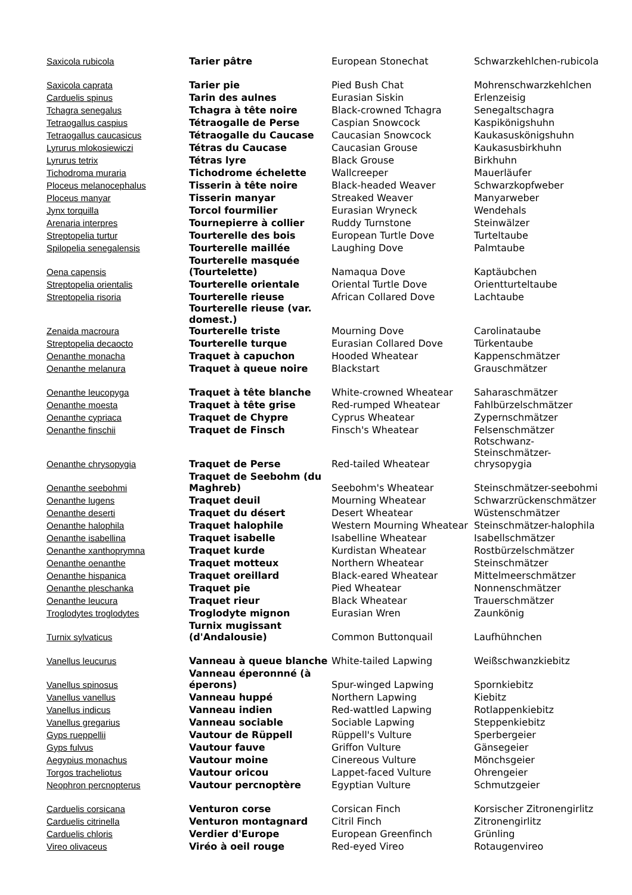| Saxicola rubicola | Tarier pâtre | European Stonechat | Schwarzkehlchen-rubicola |
| Saxicola caprata | Tarier pie | Pied Bush Chat | Mohrenschwarzkehlchen |
| Carduelis spinus | Tarin des aulnes | Eurasian Siskin | Erlenzeisig |
| Tchagra senegalus | Tchagra à tête noire | Black-crowned Tchagra | Senegaltschagra |
| Tetraogallus caspius | Tétraogalle de Perse | Caspian Snowcock | Kaspikönigshuhn |
| Tetraogallus caucasicus | Tétraogalle du Caucase | Caucasian Snowcock | Kaukasuskönigshuhn |
| Lyrurus mlokosiewiczi | Tétras du Caucase | Caucasian Grouse | Kaukasusbirkhuhn |
| Lyrurus tetrix | Tétras lyre | Black Grouse | Birkhuhn |
| Tichodroma muraria | Tichodrome échelette | Wallcreeper | Mauerläufer |
| Ploceus melanocephalus | Tisserin à tête noire | Black-headed Weaver | Schwarzkopfweber |
| Ploceus manyar | Tisserin manyar | Streaked Weaver | Manyarweber |
| Jynx torquilla | Torcol fourmilier | Eurasian Wryneck | Wendehals |
| Arenaria interpres | Tournepierre à collier | Ruddy Turnstone | Steinwälzer |
| Streptopelia turtur | Tourterelle des bois | European Turtle Dove | Turteltaube |
| Spilopelia senegalensis | Tourterelle maillée | Laughing Dove | Palmtaube |
| Oena capensis | Tourterelle masquée (Tourtelette) | Namaqua Dove | Kaptäubchen |
| Streptopelia orientalis | Tourterelle orientale | Oriental Turtle Dove | Orientturteltaube |
| Streptopelia risoria | Tourterelle rieuse | African Collared Dove | Lachtaube |
| Zenaida macroura | Tourterelle rieuse (var. domest.) Tourterelle triste | Mourning Dove | Carolinataube |
| Streptopelia decaocto | Tourterelle turque | Eurasian Collared Dove | Türkentaube |
| Oenanthe monacha | Traquet à capuchon | Hooded Wheatear | Kappenschmätzer |
| Oenanthe melanura | Traquet à queue noire | Blackstart | Grauschmätzer |
| Oenanthe leucopyga | Traquet à tête blanche | White-crowned Wheatear | Saharaschmätzer |
| Oenanthe moesta | Traquet à tête grise | Red-rumped Wheatear | Fahlbürzelschmätzer |
| Oenanthe cypriaca | Traquet de Chypre | Cyprus Wheatear | Zypernschmätzer |
| Oenanthe finschii | Traquet de Finsch | Finsch's Wheatear | Felsenschmätzer |
| Oenanthe chrysopygia | Traquet de Perse | Red-tailed Wheatear | Rotschwanz-Steinschmätzer-chrysopygia |
| Oenanthe seebohmi | Traquet de Seebohm (du Maghreb) | Seebohm's Wheatear | Steinschmätzer-seebohmi |
| Oenanthe lugens | Traquet deuil | Mourning Wheatear | Schwarzrückenschmätzer |
| Oenanthe deserti | Traquet du désert | Desert Wheatear | Wüstenschmätzer |
| Oenanthe halophila | Traquet halophile | Western Mourning Wheatear | Steinschmätzer-halophila |
| Oenanthe isabellina | Traquet isabelle | Isabelline Wheatear | Isabellschmätzer |
| Oenanthe xanthoprymna | Traquet kurde | Kurdistan Wheatear | Rostbürzelschmätzer |
| Oenanthe oenanthe | Traquet motteux | Northern Wheatear | Steinschmätzer |
| Oenanthe hispanica | Traquet oreillard | Black-eared Wheatear | Mittelmeerschmätzer |
| Oenanthe pleschanka | Traquet pie | Pied Wheatear | Nonnenschmätzer |
| Oenanthe leucura | Traquet rieur | Black Wheatear | Trauerschmätzer |
| Troglodytes troglodytes | Troglodyte mignon | Eurasian Wren | Zaunkönig |
| Turnix sylvaticus | Turnix mugissant (d'Andalousie) | Common Buttonquail | Laufhühnchen |
| Vanellus leucurus | Vanneau à queue blanche | White-tailed Lapwing | Weißschwanzkiebitz |
| Vanellus spinosus | Vanneau éperonnné (à éperons) | Spur-winged Lapwing | Spornkiebitz |
| Vanellus vanellus | Vanneau huppé | Northern Lapwing | Kiebitz |
| Vanellus indicus | Vanneau indien | Red-wattled Lapwing | Rotlappenkiebitz |
| Vanellus gregarius | Vanneau sociable | Sociable Lapwing | Steppenkiebitz |
| Gyps rueppellii | Vautour de Rüppell | Rüppell's Vulture | Sperbergeier |
| Gyps fulvus | Vautour fauve | Griffon Vulture | Gänsegeier |
| Aegypius monachus | Vautour moine | Cinereous Vulture | Mönchsgeier |
| Torgos tracheliotus | Vautour oricou | Lappet-faced Vulture | Ohrengeier |
| Neophron percnopterus | Vautour percnoptère | Egyptian Vulture | Schmutzgeier |
| Carduelis corsicana | Venturon corse | Corsican Finch | Korsischer Zitronengirlitz |
| Carduelis citrinella | Venturon montagnard | Citril Finch | Zitronengirlitz |
| Carduelis chloris | Verdier d'Europe | European Greenfinch | Grünling |
| Vireo olivaceus | Viréo à oeil rouge | Red-eyed Vireo | Rotaugenvireo |